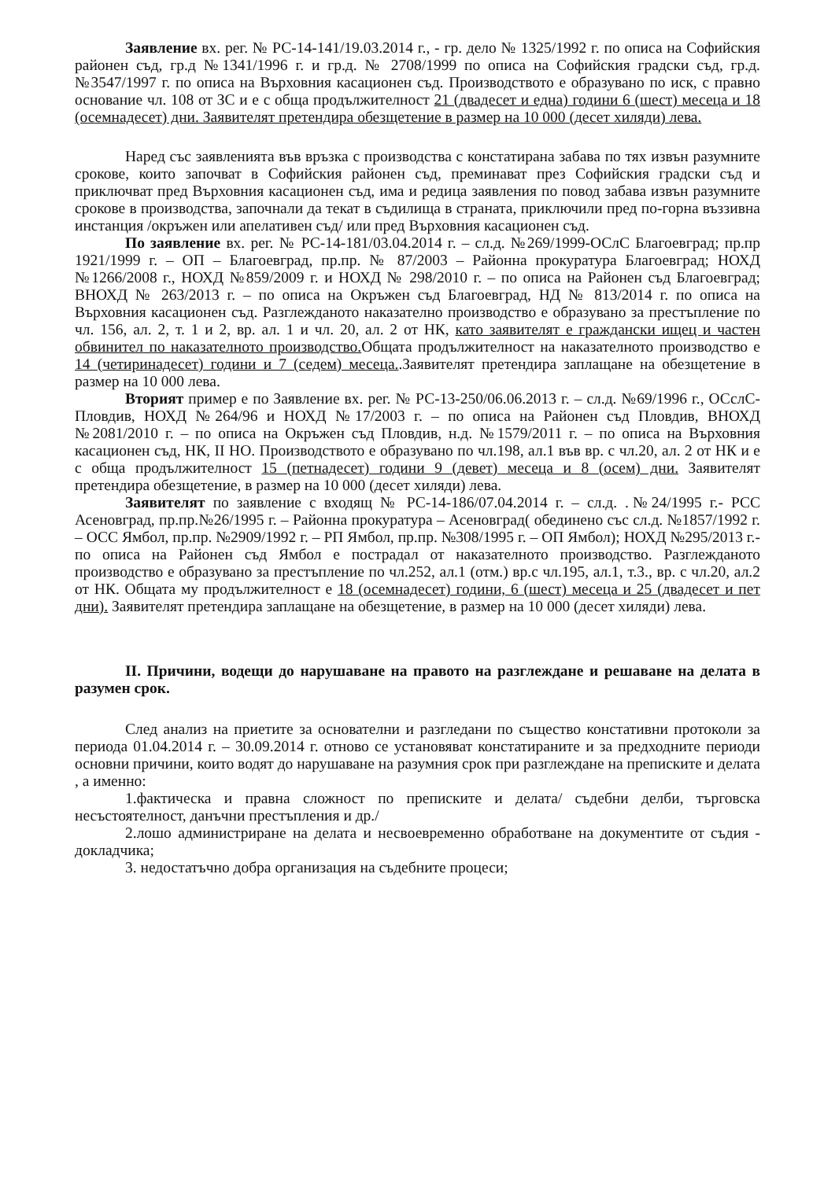Заявление вх. рег. № РС-14-141/19.03.2014 г., - гр. дело № 1325/1992 г. по описа на Софийския районен съд, гр.д №1341/1996 г. и гр.д. № 2708/1999 по описа на Софийския градски съд, гр.д. №3547/1997 г. по описа на Върховния касационен съд. Производството е образувано по иск, с правно основание чл. 108 от ЗС и е с обща продължителност 21 (двадесет и една) години 6 (шест) месеца и 18 (осемнадесет) дни. Заявителят претендира обезщетение в размер на 10 000 (десет хиляди) лева.
Наред със заявленията във връзка с производства с констатирана забава по тях извън разумните срокове, които започват в Софийския районен съд, преминават през Софийския градски съд и приключват пред Върховния касационен съд, има и редица заявления по повод забава извън разумните срокове в производства, започнали да текат в съдилища в страната, приключили пред по-горна въззивна инстанция /окръжен или апелативен съд/ или пред Върховния касационен съд.
По заявление вх. рег. № РС-14-181/03.04.2014 г. – сл.д. №269/1999-ОСлС Благоевград; пр.пр 1921/1999 г. – ОП – Благоевград, пр.пр. № 87/2003 – Районна прокуратура Благоевград; НОХД №1266/2008 г., НОХД №859/2009 г. и НОХД № 298/2010 г. – по описа на Районен съд Благоевград; ВНОХД № 263/2013 г. – по описа на Окръжен съд Благоевград, НД № 813/2014 г. по описа на Върховния касационен съд. Разглежданото наказателно производство е образувано за престъпление по чл. 156, ал. 2, т. 1 и 2, вр. ал. 1 и чл. 20, ал. 2 от НК, като заявителят е граждански ищец и частен обвинител по наказателното производство. Общата продължителност на наказателното производство е 14 (четиринадесет) години и 7 (седем) месеца..Заявителят претендира заплащане на обезщетение в размер на 10 000 лева.
Вторият пример е по Заявление вх. рег. № РС-13-250/06.06.2013 г. – сл.д. №69/1996 г., ОСслС- Пловдив, НОХД №264/96 и НОХД №17/2003 г. – по описа на Районен съд Пловдив, ВНОХД №2081/2010 г. – по описа на Окръжен съд Пловдив, н.д. №1579/2011 г. – по описа на Върховния касационен съд, НК, II НО. Производството е образувано по чл.198, ал.1 във вр. с чл.20, ал. 2 от НК и е с обща продължителност 15 (петнадесет) години 9 (девет) месеца и 8 (осем) дни. Заявителят претендира обезщетение, в размер на 10 000 (десет хиляди) лева.
Заявителят по заявление с входящ № РС-14-186/07.04.2014 г. – сл.д. .№24/1995 г.- РСС Асеновград, пр.пр.№26/1995 г. – Районна прокуратура – Асеновград( обединено със сл.д. №1857/1992 г. – ОСС Ямбол, пр.пр. №2909/1992 г. – РП Ямбол, пр.пр. №308/1995 г. – ОП Ямбол); НОХД №295/2013 г.- по описа на Районен съд Ямбол е пострадал от наказателното производство. Разглежданото производство е образувано за престъпление по чл.252, ал.1 (отм.) вр.с чл.195, ал.1, т.3., вр. с чл.20, ал.2 от НК. Общата му продължителност е 18 (осемнадесет) години, 6 (шест) месеца и 25 (двадесет и пет дни). Заявителят претендира заплащане на обезщетение, в размер на 10 000 (десет хиляди) лева.
II. Причини, водещи до нарушаване на правото на разглеждане и решаване на делата в разумен срок.
След анализ на приетите за основателни и разгледани по същество констативни протоколи за периода 01.04.2014 г. – 30.09.2014 г. отново се установяват констатираните и за предходните периоди основни причини, които водят до нарушаване на разумния срок при разглеждане на преписките и делата , а именно:
1.фактическа и правна сложност по преписките и делата/ съдебни делби, търговска несъстоятелност, данъчни престъпления и др./
2.лошо администриране на делата и несвоевременно обработване на документите от съдия - докладчика;
3. недостатъчно добра организация на съдебните процеси;